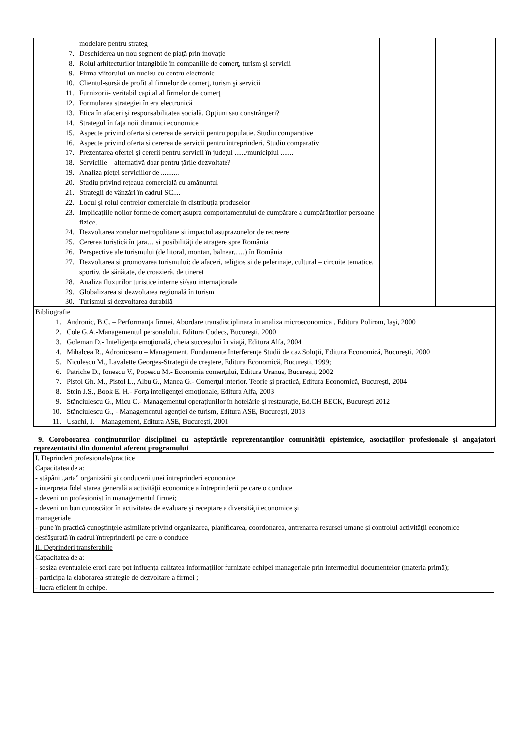| modelare pentru strateg 7. Deschiderea un nou segment de piaţă prin inovaţie 8. Rolul arhitecturilor intangibile în companiile de comerţ, turism şi servicii 9. Firma viitorului-un nucleu cu centru electronic 10. Clientul-sursă de profit al firmelor de comerţ, turism şi servicii 11. Furnizorii- veritabil capital al firmelor de comerţ 12. Formularea strategiei în era electronică 13. Etica în afaceri şi responsabilitatea socială. Opţiuni sau constrângeri? 14. Strategul în faţa noii dinamici economice 15. Aspecte privind oferta si cererea de servicii pentru populatie. Studiu comparative 16. Aspecte privind oferta si cererea de servicii pentru întreprinderi. Studiu comparativ 17. Prezentarea ofertei şi cererii pentru servicii în judeţul ....../municipiul ....... 18. Serviciile – alternativă doar pentru ţările dezvoltate? 19. Analiza pieţei serviciilor de .......... 20. Studiu privind reţeaua comercială cu amănuntul 21. Strategii de vânzări în cadrul SC.... 22. Locul şi rolul centrelor comerciale în distribuţia produselor 23. Implicaţiile noilor forme de comerţ asupra comportamentului de cumpărare a cumpărătorilor persoane fizice. 24. Dezvoltarea zonelor metropolitane si impactul asuprazonelor de recreere 25. Cererea turistică în ţara… si posibilităţi de atragere spre România 26. Perspective ale turismului (de litoral, montan, balnear,….) în România 27. Dezvoltarea si promovarea turismului: de afaceri, religios si de pelerinaje, cultural – circuite tematice, sportiv, de sănătate, de croazieră, de tineret 28. Analiza fluxurilor turistice interne si/sau internaţionale 29. Globalizarea si dezvoltarea regională în turism 30. Turismul si dezvoltarea durabilă | | |
| Bibliografie 1. Andronic, B.C. – Performanţa firmei. Abordare transdisciplinara în analiza microeconomica , Editura Polirom, Iaşi, 2000 2. Cole G.A.-Managementul personalului, Editura Codecs, Bucureşti, 2000 3. Goleman D.- Inteligenţa emoţională, cheia succesului în viaţă, Editura Alfa, 2004 4. Mihalcea R., Adroniceanu – Management. Fundamente Interferenţe Studii de caz Soluţii, Editura Economică, Bucureşti, 2000 5. Niculescu M., Lavalette Georges-Strategii de creştere, Editura Economică, Bucureşti, 1999; 6. Patriche D., Ionescu V., Popescu M.- Economia comerţului, Editura Uranus, Bucureşti, 2002 7. Pistol Gh. M., Pistol L., Albu G., Manea G.- Comerţul interior. Teorie şi practică, Editura Economică, Bucureşti, 2004 8. Stein J.S., Book E. H.- Forţa inteligenţei emoţionale, Editura Alfa, 2003 9. Stănciulescu G., Micu C.- Managementul operaţiunilor în hotelărie şi restauraţie, Ed.CH BECK, Bucureşti 2012 10. Stănciulescu G., - Managementul agenţiei de turism, Editura ASE, Bucureşti, 2013 11. Usachi, I. – Management, Editura ASE, Bucureşti, 2001 | | |
9. Coroborarea conţinuturilor disciplinei cu aşteptările reprezentanţilor comunităţii epistemice, asociaţiilor profesionale şi angajatori reprezentativi din domeniul aferent programului
I. Deprinderi profesionale/practice
Capacitatea de a:
- stăpâni „arta” organizării şi conducerii unei întreprinderi economice
- interpreta fidel starea generală a activităţii economice a întreprinderii pe care o conduce
- deveni un profesionist în managementul firmei;
- deveni un bun cunoscător în activitatea de evaluare şi receptare a diversităţii economice şi
manageriale
- pune în practică cunoştinţele asimilate privind organizarea, planificarea, coordonarea, antrenarea resursei umane şi controlul activităţii economice desfăşurată în cadrul întreprinderii pe care o conduce
II. Deprinderi transferabile
Capacitatea de a:
- sesiza eventualele erori care pot influenţa calitatea informaţiilor furnizate echipei manageriale prin intermediul documentelor (materia primă);
- participa la elaborarea strategie de dezvoltare a firmei ;
- lucra eficient în echipe.